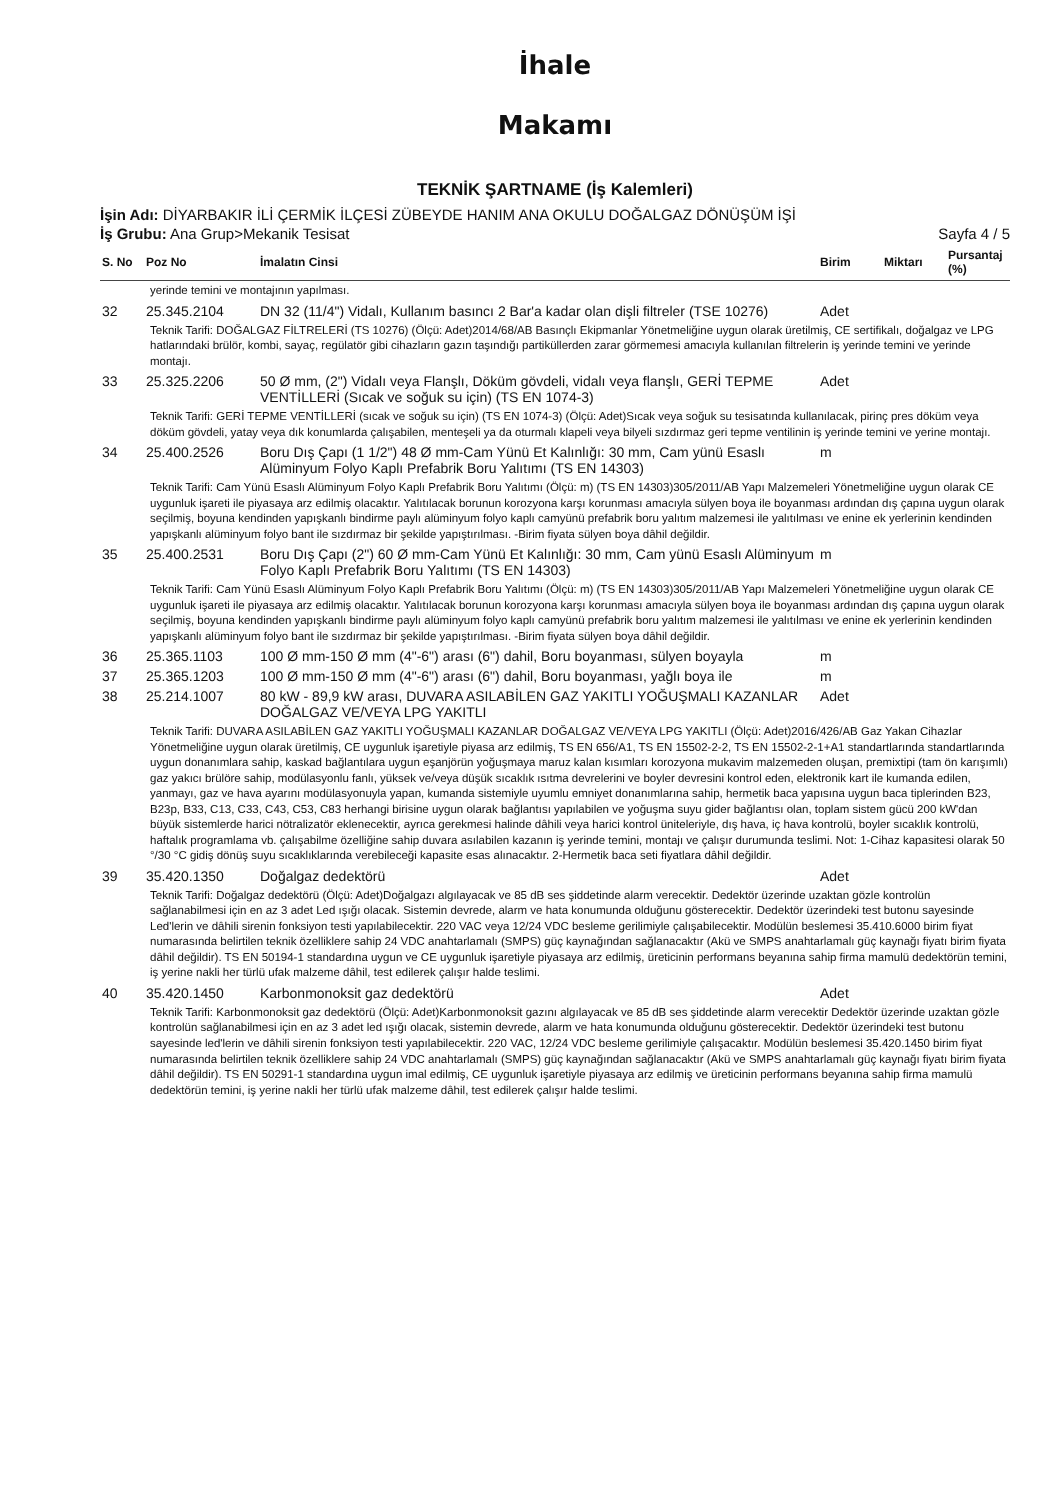İhale
Makamı
TEKNİK ŞARTNAME (İş Kalemleri)
İşin Adı: DİYARBAKIR İLİ ÇERMİK İLÇESİ ZÜBEYDE HANIM ANA OKULU DOĞALGAZ DÖNÜŞÜM İŞİ
İş Grubu: Ana Grup>Mekanik Tesisat Sayfa 4 / 5
| S. No | Poz No | İmalatın Cinsi | Birim | Miktarı | Pursantaj (%) |
| --- | --- | --- | --- | --- | --- |
| yerinde temini ve montajının yapılması. | | | | | |
| 32 | 25.345.2104 | DN 32 (11/4") Vidalı, Kullanım basıncı 2 Bar'a kadar olan dişli filtreler (TSE 10276) | Adet | | |
| Teknik Tarifi: DOĞALGAZ FİLTRELERİ (TS 10276) (Ölçü: Adet)2014/68/AB Basınçlı Ekipmanlar Yönetmeliğine uygun olarak üretilmiş, CE sertifikalı, doğalgaz ve LPG hatlarındaki brülör, kombi, sayaç, regülatör gibi cihazların gazın taşındığı partiküllerden zarar görmemesi amacıyla kullanılan filtrelerin iş yerinde temini ve yerinde montajı. | | | | | |
| 33 | 25.325.2206 | 50 Ø mm, (2") Vidalı veya Flanşlı, Döküm gövdeli, vidalı veya flanşlı, GERİ TEPME VENTİLLERİ (Sıcak ve soğuk su için) (TS EN 1074-3) | Adet | | |
| Teknik Tarifi: GERİ TEPME VENTİLLERİ (sıcak ve soğuk su için) (TS EN 1074-3) (Ölçü: Adet)Sıcak veya soğuk su tesisatında kullanılacak, pirinç pres döküm veya döküm gövdeli, yatay veya dık konumlarda çalışabilen, menteşeli ya da oturmalı klapeli veya bilyeli sızdırmaz geri tepme ventilinin iş yerinde temini ve yerine montajı. | | | | | |
| 34 | 25.400.2526 | Boru Dış Çapı (1 1/2") 48 Ø mm-Cam Yünü Et Kalınlığı: 30 mm, Cam yünü Esaslı Alüminyum Folyo Kaplı Prefabrik Boru Yalıtımı (TS EN 14303) | m | | |
| Teknik Tarifi: Cam Yünü Esaslı Alüminyum Folyo Kaplı Prefabrik Boru Yalıtımı (Ölçü: m) (TS EN 14303)305/2011/AB Yapı Malzemeleri Yönetmeliğine uygun olarak CE uygunluk işareti ile piyasaya arz edilmiş olacaktır. Yalıtılacak borunun korozyona karşı korunması amacıyla sülyen boya ile boyanması ardından dış çapına uygun olarak seçilmiş, boyuna kendinden yapışkanlı bindirme paylı alüminyum folyo kaplı camyünü prefabrik boru yalıtım malzemesi ile yalıtılması ve enine ek yerlerinin kendinden yapışkanlı alüminyum folyo bant ile sızdırmaz bir şekilde yapıştırılması. -Birim fiyata sülyen boya dâhil değildir. | | | | | |
| 35 | 25.400.2531 | Boru Dış Çapı (2") 60 Ø mm-Cam Yünü Et Kalınlığı: 30 mm, Cam yünü Esaslı Alüminyum Folyo Kaplı Prefabrik Boru Yalıtımı (TS EN 14303) | m | | |
| Teknik Tarifi: Cam Yünü Esaslı Alüminyum Folyo Kaplı Prefabrik Boru Yalıtımı (Ölçü: m) (TS EN 14303)305/2011/AB Yapı Malzemeleri Yönetmeliğine uygun olarak CE uygunluk işareti ile piyasaya arz edilmiş olacaktır. Yalıtılacak borunun korozyona karşı korunması amacıyla sülyen boya ile boyanması ardından dış çapına uygun olarak seçilmiş, boyuna kendinden yapışkanlı bindirme paylı alüminyum folyo kaplı camyünü prefabrik boru yalıtım malzemesi ile yalıtılması ve enine ek yerlerinin kendinden yapışkanlı alüminyum folyo bant ile sızdırmaz bir şekilde yapıştırılması. -Birim fiyata sülyen boya dâhil değildir. | | | | | |
| 36 | 25.365.1103 | 100 Ø mm-150 Ø mm (4"-6") arası (6") dahil, Boru boyanması, sülyen boyayla | m | | |
| 37 | 25.365.1203 | 100 Ø mm-150 Ø mm (4"-6") arası (6") dahil, Boru boyanması, yağlı boya ile | m | | |
| 38 | 25.214.1007 | 80 kW - 89,9 kW arası, DUVARA ASILABİLEN GAZ YAKITLI YOĞUŞMALI KAZANLAR DOĞALGAZ VE/VEYA LPG YAKITLI | Adet | | |
| Teknik Tarifi: DUVARA ASILABİLEN GAZ YAKITLI YOĞUŞMALI KAZANLAR DOĞALGAZ VE/VEYA LPG YAKITLI (Ölçü: Adet)2016/426/AB Gaz Yakan Cihazlar Yönetmeliğine uygun olarak üretilmiş, CE uygunluk işaretiyle piyasa arz edilmiş, TS EN 656/A1, TS EN 15502-2-2, TS EN 15502-2-1+A1 standartlarında standartlarında uygun donanımlara sahip, kaskad bağlantılara uygun eşanjörün yoğuşmaya maruz kalan kısımları korozyona mukavim malzemeden oluşan, premixtipi (tam ön karışımlı) gaz yakıcı brülöre sahip, modülasyonlu fanlı, yüksek ve/veya düşük sıcaklık ısıtma devrelerini ve boyler devresini kontrol eden, elektronik kart ile kumanda edilen, yanmayı, gaz ve hava ayarını modülasyonuyla yapan, kumanda sistemiyle uyumlu emniyet donanımlarına sahip, hermetik baca yapısına uygun baca tiplerinden B23, B23p, B33, C13, C33, C43, C53, C83 herhangi birisine uygun olarak bağlantısı yapılabilen ve yoğuşma suyu gider bağlantısı olan, toplam sistem gücü 200 kW'dan büyük sistemlerde harici nötralizatör eklenecektir, ayrıca gerekmesi halinde dâhili veya harici kontrol üniteleriyle, dış hava, iç hava kontrolü, boyler sıcaklık kontrolü, haftalık programlama vb. çalışabilme özelliğine sahip duvara asılabilen kazanın iş yerinde temini, montajı ve çalışır durumunda teslimi. Not: 1-Cihaz kapasitesi olarak 50 °/30 °C gidiş dönüş suyu sıcaklıklarında verebileceği kapasite esas alınacaktır. 2-Hermetik baca seti fiyatlara dâhil değildir. | | | | | |
| 39 | 35.420.1350 | Doğalgaz dedektörü | Adet | | |
| Teknik Tarifi: Doğalgaz dedektörü (Ölçü: Adet)Doğalgazı algılayacak ve 85 dB ses şiddetinde alarm verecektir. Dedektör üzerinde uzaktan gözle kontrolün sağlanabilmesi için en az 3 adet Led ışığı olacak. Sistemin devrede, alarm ve hata konumunda olduğunu gösterecektir. Dedektör üzerindeki test butonu sayesinde Led'lerin ve dâhili sirenin fonksiyon testi yapılabilecektir. 220 VAC veya 12/24 VDC besleme gerilimiyle çalışabilecektir. Modülün beslemesi 35.410.6000 birim fiyat numarasında belirtilen teknik özelliklere sahip 24 VDC anahtarlamalı (SMPS) güç kaynağından sağlanacaktır (Akü ve SMPS anahtarlamalı güç kaynağı fiyatı birim fiyata dâhil değildir). TS EN 50194-1 standardına uygun ve CE uygunluk işaretiyle piyasaya arz edilmiş, üreticinin performans beyanına sahip firma mamulü dedektörün temini, iş yerine nakli her türlü ufak malzeme dâhil, test edilerek çalışır halde teslimi. | | | | | |
| 40 | 35.420.1450 | Karbonmonoksit gaz dedektörü | Adet | | |
| Teknik Tarifi: Karbonmonoksit gaz dedektörü (Ölçü: Adet)Karbonmonoksit gazını algılayacak ve 85 dB ses şiddetinde alarm verecektir Dedektör üzerinde uzaktan gözle kontrolün sağlanabilmesi için en az 3 adet led ışığı olacak, sistemin devrede, alarm ve hata konumunda olduğunu gösterecektir. Dedektör üzerindeki test butonu sayesinde led'lerin ve dâhili sirenin fonksiyon testi yapılabilecektir. 220 VAC, 12/24 VDC besleme gerilimiyle çalışacaktır. Modülün beslemesi 35.420.1450 birim fiyat numarasında belirtilen teknik özelliklere sahip 24 VDC anahtarlamalı (SMPS) güç kaynağından sağlanacaktır (Akü ve SMPS anahtarlamalı güç kaynağı fiyatı birim fiyata dâhil değildir). TS EN 50291-1 standardına uygun imal edilmiş, CE uygunluk işaretiyle piyasaya arz edilmiş ve üreticinin performans beyanına sahip firma mamulü dedektörün temini, iş yerine nakli her türlü ufak malzeme dâhil, test edilerek çalışır halde teslimi. | | | | | |